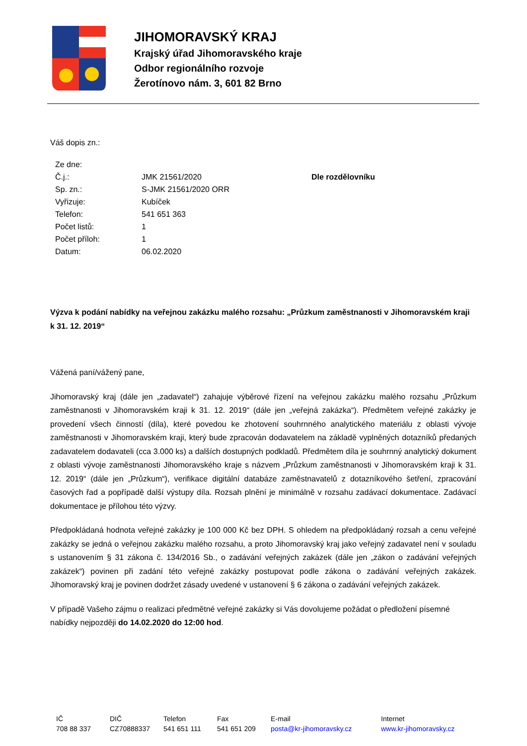JIHOMORAVSKÝ KRAJ
Krajský úřad Jihomoravského kraje
Odbor regionálního rozvoje
Žerotínovo nám. 3, 601 82 Brno
Váš dopis zn.:
| Ze dne: | | |
| Č.j.: | JMK 21561/2020 | Dle rozdělovníku |
| Sp. zn.: | S-JMK 21561/2020 ORR | |
| Vyřizuje: | Kubíček | |
| Telefon: | 541 651 363 | |
| Počet listů: | 1 | |
| Počet příloh: | 1 | |
| Datum: | 06.02.2020 | |
Výzva k podání nabídky na veřejnou zakázku malého rozsahu: „Průzkum zaměstnanosti v Jihomoravském kraji k 31. 12. 2019“
Vážená paní/vážený pane,
Jihomoravský kraj (dále jen „zadavatel“) zahajuje výběrové řízení na veřejnou zakázku malého rozsahu „Průzkum zaměstnanosti v Jihomoravském kraji k 31. 12. 2019“ (dále jen „veřejná zakázka“). Předmětem veřejné zakázky je provedení všech činností (díla), které povedou ke zhotovení souhrnného analytického materiálu z oblasti vývoje zaměstnanosti v Jihomoravském kraji, který bude zpracován dodavatelem na základě vyplněných dotazníků předaných zadavatelem dodavateli (cca 3.000 ks) a dalších dostupných podkladů. Předmětem díla je souhrnný analytický dokument z oblasti vývoje zaměstnanosti Jihomoravského kraje s názvem „Průzkum zaměstnanosti v Jihomoravském kraji k 31. 12. 2019“ (dále jen „Průzkum“), verifikace digitální databáze zaměstnavatelů z dotazníkového šetření, zpracování časových řad a popřípadě další výstupy díla. Rozsah plnění je minimálně v rozsahu zadávací dokumentace. Zadávací dokumentace je přílohou této výzvy.
Předpokládaná hodnota veřejné zakázky je 100 000 Kč bez DPH. S ohledem na předpokládaný rozsah a cenu veřejné zakázky se jedná o veřejnou zakázku malého rozsahu, a proto Jihomoravský kraj jako veřejný zadavatel není v souladu s ustanovením § 31 zákona č. 134/2016 Sb., o zadávání veřejných zakázek (dále jen „zákon o zadávání veřejných zakázek“) povinen při zadání této veřejné zakázky postupovat podle zákona o zadávání veřejných zakázek. Jihomoravský kraj je povinen dodržet zásady uvedené v ustanovení § 6 zákona o zadávání veřejných zakázek.
V případě Vašeho zájmu o realizaci předmětné veřejné zakázky si Vás dovolujeme požádat o předložení písemné nabídky nejpozději do 14.02.2020 do 12:00 hod.
| IČ | DIČ | Telefon | Fax | E-mail | Internet |
| 708 88 337 | CZ70888337 | 541 651 111 | 541 651 209 | posta@kr-jihomoravsky.cz | www.kr-jihomoravsky.cz |